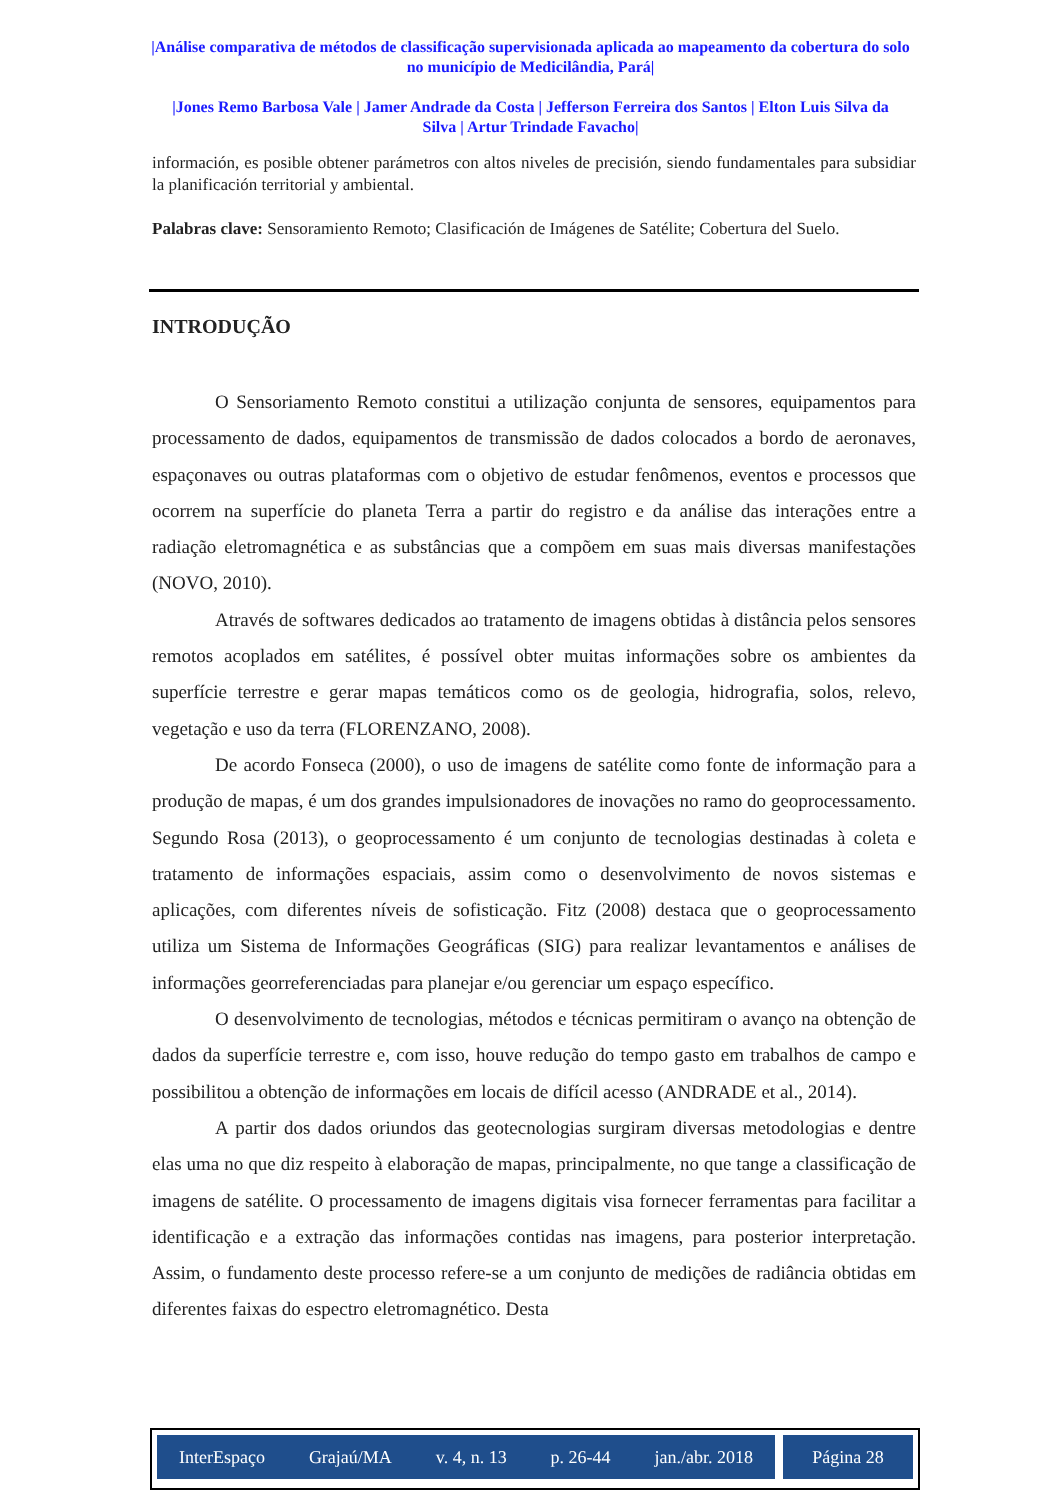|Análise comparativa de métodos de classificação supervisionada aplicada ao mapeamento da cobertura do solo no município de Medicilândia, Pará|
|Jones Remo Barbosa Vale | Jamer Andrade da Costa | Jefferson Ferreira dos Santos | Elton Luis Silva da Silva | Artur Trindade Favacho|
información, es posible obtener parámetros con altos niveles de precisión, siendo fundamentales para subsidiar la planificación territorial y ambiental.
Palabras clave: Sensoramiento Remoto; Clasificación de Imágenes de Satélite; Cobertura del Suelo.
INTRODUÇÃO
O Sensoriamento Remoto constitui a utilização conjunta de sensores, equipamentos para processamento de dados, equipamentos de transmissão de dados colocados a bordo de aeronaves, espaçonaves ou outras plataformas com o objetivo de estudar fenômenos, eventos e processos que ocorrem na superfície do planeta Terra a partir do registro e da análise das interações entre a radiação eletromagnética e as substâncias que a compõem em suas mais diversas manifestações (NOVO, 2010).
Através de softwares dedicados ao tratamento de imagens obtidas à distância pelos sensores remotos acoplados em satélites, é possível obter muitas informações sobre os ambientes da superfície terrestre e gerar mapas temáticos como os de geologia, hidrografia, solos, relevo, vegetação e uso da terra (FLORENZANO, 2008).
De acordo Fonseca (2000), o uso de imagens de satélite como fonte de informação para a produção de mapas, é um dos grandes impulsionadores de inovações no ramo do geoprocessamento. Segundo Rosa (2013), o geoprocessamento é um conjunto de tecnologias destinadas à coleta e tratamento de informações espaciais, assim como o desenvolvimento de novos sistemas e aplicações, com diferentes níveis de sofisticação. Fitz (2008) destaca que o geoprocessamento utiliza um Sistema de Informações Geográficas (SIG) para realizar levantamentos e análises de informações georreferenciadas para planejar e/ou gerenciar um espaço específico.
O desenvolvimento de tecnologias, métodos e técnicas permitiram o avanço na obtenção de dados da superfície terrestre e, com isso, houve redução do tempo gasto em trabalhos de campo e possibilitou a obtenção de informações em locais de difícil acesso (ANDRADE et al., 2014).
A partir dos dados oriundos das geotecnologias surgiram diversas metodologias e dentre elas uma no que diz respeito à elaboração de mapas, principalmente, no que tange a classificação de imagens de satélite. O processamento de imagens digitais visa fornecer ferramentas para facilitar a identificação e a extração das informações contidas nas imagens, para posterior interpretação. Assim, o fundamento deste processo refere-se a um conjunto de medições de radiância obtidas em diferentes faixas do espectro eletromagnético. Desta
InterEspaço Grajaú/MA v. 4, n. 13 p. 26-44 jan./abr. 2018
Página 28